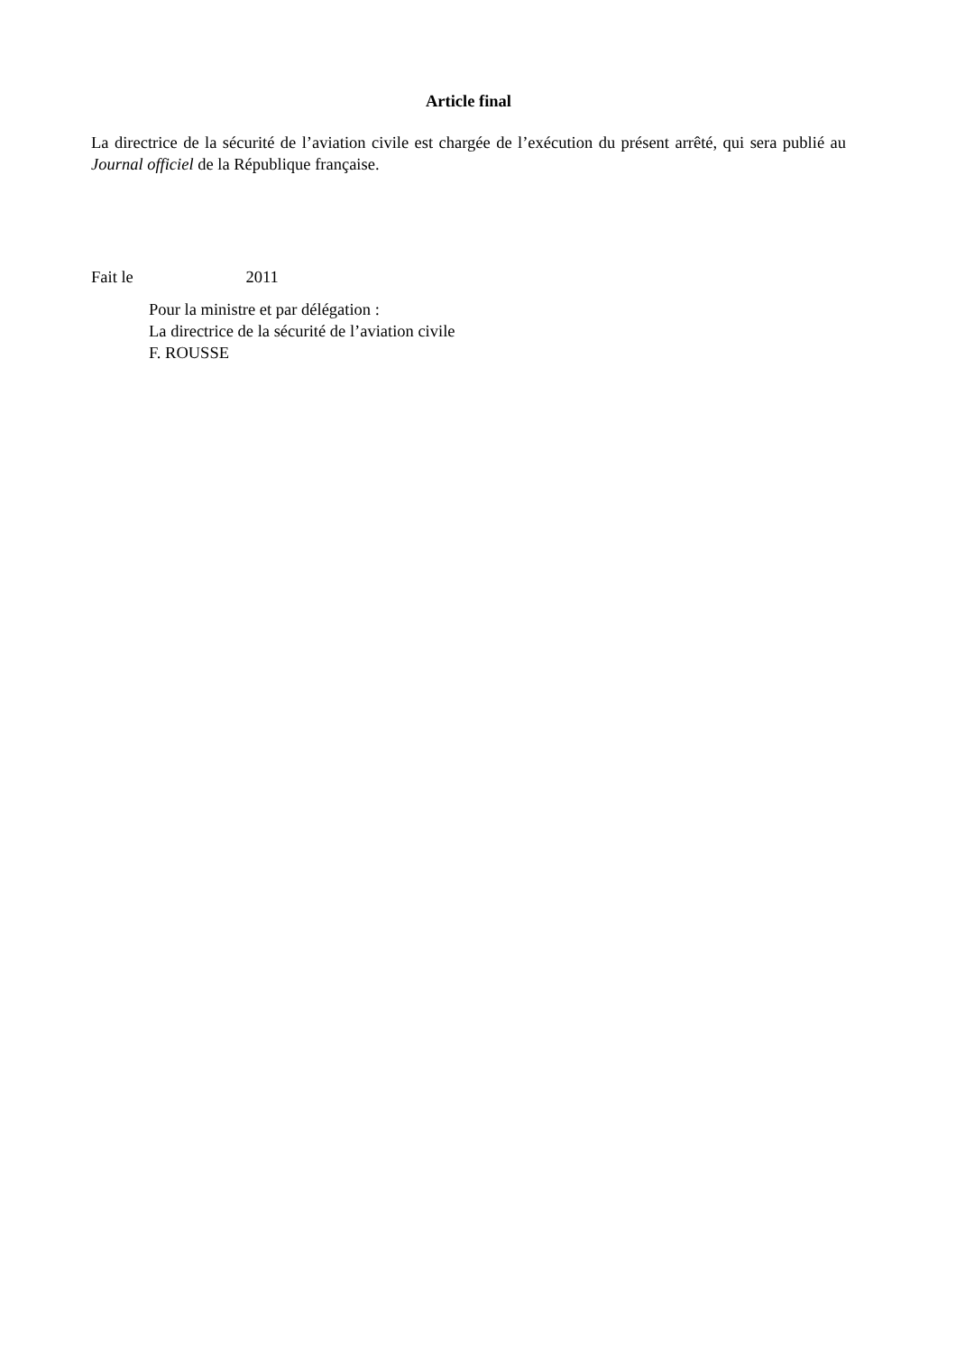Article final
La directrice de la sécurité de l’aviation civile est chargée de l’exécution du présent arrêté, qui sera publié au Journal officiel de la République française.
Fait le 2011
Pour la ministre et par délégation :
La directrice de la sécurité de l’aviation civile
F. ROUSSE